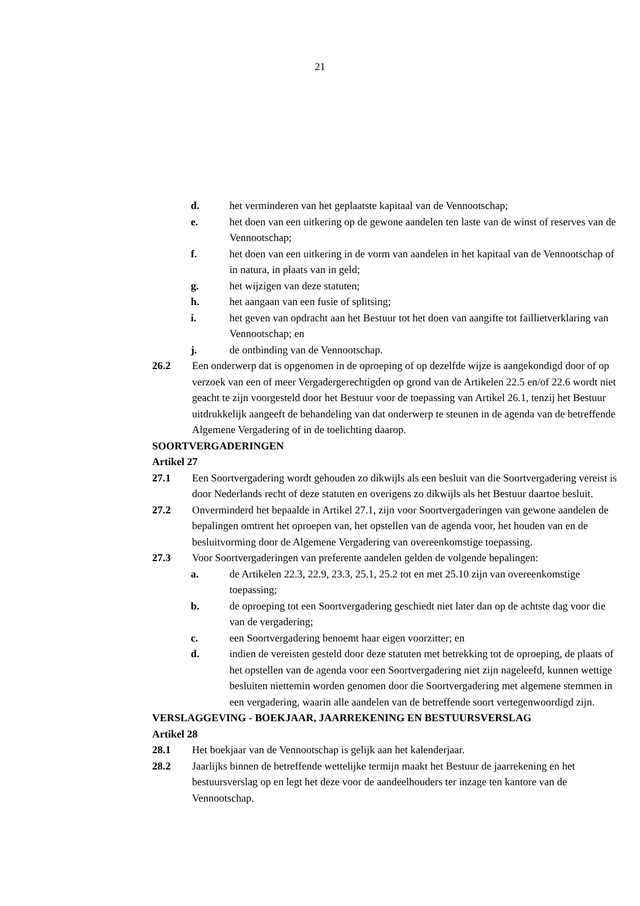21
d. het verminderen van het geplaatste kapitaal van de Vennootschap;
e. het doen van een uitkering op de gewone aandelen ten laste van de winst of reserves van de Vennootschap;
f. het doen van een uitkering in de vorm van aandelen in het kapitaal van de Vennootschap of in natura, in plaats van in geld;
g. het wijzigen van deze statuten;
h. het aangaan van een fusie of splitsing;
i. het geven van opdracht aan het Bestuur tot het doen van aangifte tot faillietverklaring van Vennootschap; en
j. de ontbinding van de Vennootschap.
26.2 Een onderwerp dat is opgenomen in de oproeping of op dezelfde wijze is aangekondigd door of op verzoek van een of meer Vergadergerechtigden op grond van de Artikelen 22.5 en/of 22.6 wordt niet geacht te zijn voorgesteld door het Bestuur voor de toepassing van Artikel 26.1, tenzij het Bestuur uitdrukkelijk aangeeft de behandeling van dat onderwerp te steunen in de agenda van de betreffende Algemene Vergadering of in de toelichting daarop.
SOORTVERGADERINGEN
Artikel 27
27.1 Een Soortvergadering wordt gehouden zo dikwijls als een besluit van die Soortvergadering vereist is door Nederlands recht of deze statuten en overigens zo dikwijls als het Bestuur daartoe besluit.
27.2 Onverminderd het bepaalde in Artikel 27.1, zijn voor Soortvergaderingen van gewone aandelen de bepalingen omtrent het oproepen van, het opstellen van de agenda voor, het houden van en de besluitvorming door de Algemene Vergadering van overeenkomstige toepassing.
27.3 Voor Soortvergaderingen van preferente aandelen gelden de volgende bepalingen:
a. de Artikelen 22.3, 22.9, 23.3, 25.1, 25.2 tot en met 25.10 zijn van overeenkomstige toepassing;
b. de oproeping tot een Soortvergadering geschiedt niet later dan op de achtste dag voor die van de vergadering;
c. een Soortvergadering benoemt haar eigen voorzitter; en
d. indien de vereisten gesteld door deze statuten met betrekking tot de oproeping, de plaats of het opstellen van de agenda voor een Soortvergadering niet zijn nageleefd, kunnen wettige besluiten niettemin worden genomen door die Soortvergadering met algemene stemmen in een vergadering, waarin alle aandelen van de betreffende soort vertegenwoordigd zijn.
VERSLAGGEVING - BOEKJAAR, JAARREKENING EN BESTUURSVERSLAG
Artikel 28
28.1 Het boekjaar van de Vennootschap is gelijk aan het kalenderjaar.
28.2 Jaarlijks binnen de betreffende wettelijke termijn maakt het Bestuur de jaarrekening en het bestuursverslag op en legt het deze voor de aandeelhouders ter inzage ten kantore van de Vennootschap.